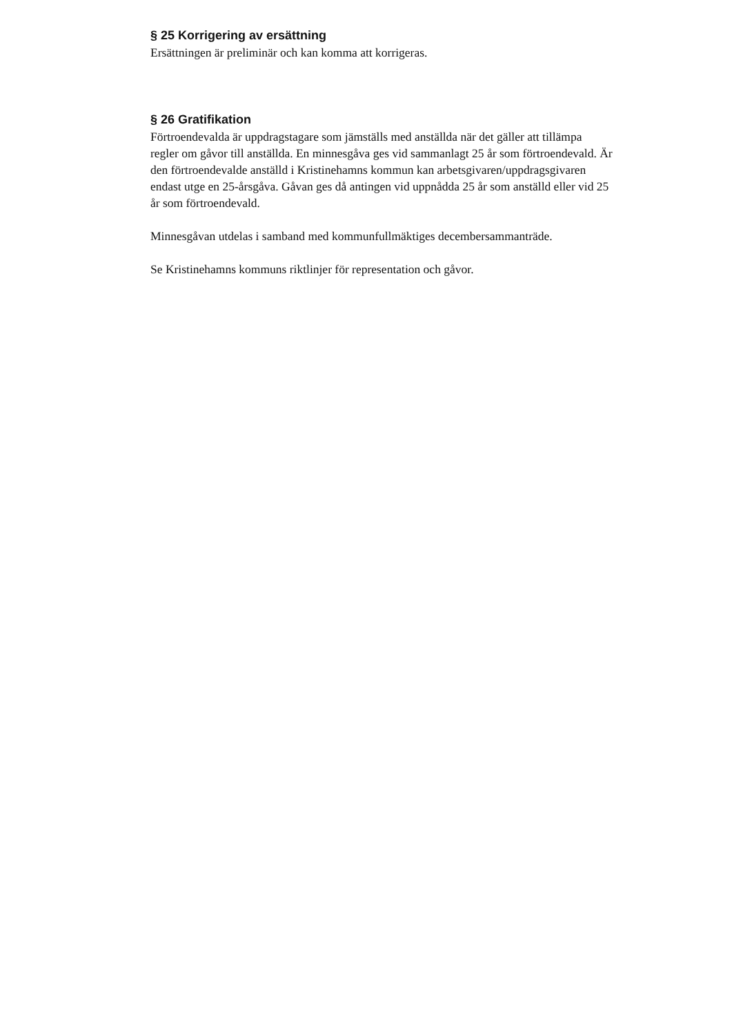§ 25 Korrigering av ersättning
Ersättningen är preliminär och kan komma att korrigeras.
§ 26 Gratifikation
Förtroendevalda är uppdragstagare som jämställs med anställda när det gäller att tillämpa regler om gåvor till anställda. En minnesgåva ges vid sammanlagt 25 år som förtroendevald. Är den förtroendevalde anställd i Kristinehamns kommun kan arbetsgivaren/uppdragsgivaren endast utge en 25-årsgåva. Gåvan ges då antingen vid uppnådda 25 år som anställd eller vid 25 år som förtroendevald.
Minnesgåvan utdelas i samband med kommunfullmäktiges decembersammanträde.
Se Kristinehamns kommuns riktlinjer för representation och gåvor.